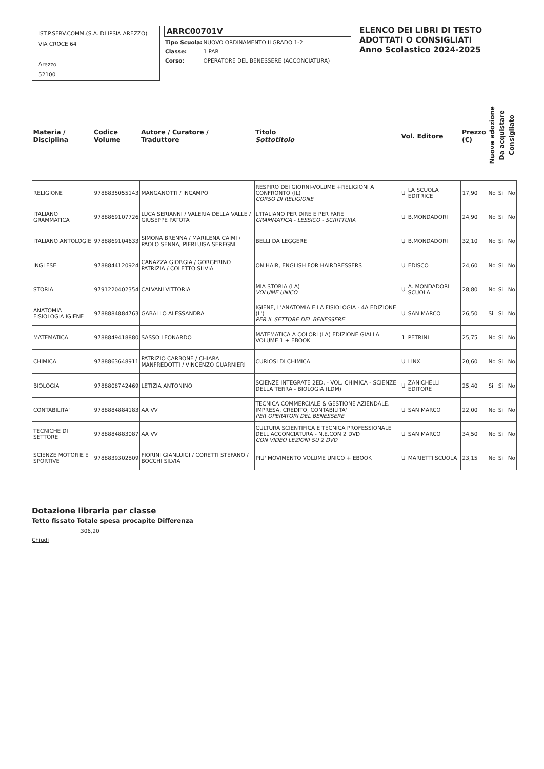IST.P.SERV.COMM.(S.A. DI IPSIA AREZZO)
VIA CROCE 64
Arezzo
52100
ARRC00701V
| Tipo Scuola: | NUOVO ORDINAMENTO II GRADO 1-2 |
| Classe: | 1 PAR |
| Corso: | OPERATORE DEL BENESSERE (ACCONCIATURA) |
ELENCO DEI LIBRI DI TESTO
ADOTTATI O CONSIGLIATI
Anno Scolastico 2024-2025
| Materia / Disciplina | Codice Volume | Autore / Curatore / Traduttore | Titolo Sottotitolo | Vol. Editore | | Prezzo (€) | Nuova adozione | Da acquistare | Consigliato |
| --- | --- | --- | --- | --- | --- | --- | --- | --- | --- |
| RELIGIONE | 9788835055143 | MANGANOTTI / INCAMPO | RESPIRO DEI GIORNI-VOLUME +RELIGIONI A CONFRONTO (IL) CORSO DI RELIGIONE | U | LA SCUOLA EDITRICE | 17,90 | No | Si | No |
| ITALIANO GRAMMATICA | 9788869107726 | LUCA SERIANNI / VALERIA DELLA VALLE / GIUSEPPE PATOTA | L'ITALIANO PER DIRE E PER FARE GRAMMATICA - LESSICO - SCRITTURA | U | B.MONDADORI | 24,90 | No | Si | No |
| ITALIANO ANTOLOGIE | 9788869104633 | SIMONA BRENNA / MARILENA CAIMI / PAOLO SENNA, PIERLUISA SEREGNI | BELLI DA LEGGERE | U | B.MONDADORI | 32,10 | No | Si | No |
| INGLESE | 9788844120924 | CANAZZA GIORGIA / GORGERINO PATRIZIA / COLETTO SILVIA | ON HAIR, ENGLISH FOR HAIRDRESSERS | U | EDISCO | 24,60 | No | Si | No |
| STORIA | 9791220402354 | CALVANI VITTORIA | MIA STORIA (LA) VOLUME UNICO | U | A. MONDADORI SCUOLA | 28,80 | No | Si | No |
| ANATOMIA FISIOLOGIA IGIENE | 9788884884763 | GABALLO ALESSANDRA | IGIENE, L'ANATOMIA E LA FISIOLOGIA - 4A EDIZIONE (L') PER IL SETTORE DEL BENESSERE | U | SAN MARCO | 26,50 | Si | Si | No |
| MATEMATICA | 9788849418880 | SASSO LEONARDO | MATEMATICA A COLORI (LA) EDIZIONE GIALLA VOLUME 1 + EBOOK | 1 | PETRINI | 25,75 | No | Si | No |
| CHIMICA | 9788863648911 | PATRIZIO CARBONE / CHIARA MANFREDOTTI / VINCENZO GUARNIERI | CURIOSI DI CHIMICA | U | LINX | 20,60 | No | Si | No |
| BIOLOGIA | 9788808742469 | LETIZIA ANTONINO | SCIENZE INTEGRATE 2ED. - VOL. CHIMICA - SCIENZE DELLA TERRA - BIOLOGIA (LDM) | U | ZANICHELLI EDITORE | 25,40 | Si | Si | No |
| CONTABILITA' | 9788884884183 | AA VV | TECNICA COMMERCIALE & GESTIONE AZIENDALE. IMPRESA, CREDITO, CONTABILITA' PER OPERATORI DEL BENESSERE | U | SAN MARCO | 22,00 | No | Si | No |
| TECNICHE DI SETTORE | 9788884883087 | AA VV | CULTURA SCIENTIFICA E TECNICA PROFESSIONALE DELL'ACCONCIATURA - N.E.CON 2 DVD CON VIDEO LEZIONI SU 2 DVD | U | SAN MARCO | 34,50 | No | Si | No |
| SCIENZE MOTORIE E SPORTIVE | 9788839302809 | FIORINI GIANLUIGI / CORETTI STEFANO / BOCCHI SILVIA | PIU' MOVIMENTO VOLUME UNICO + EBOOK | U | MARIETTI SCUOLA | 23,15 | No | Si | No |
Dotazione libraria per classe
Tetto fissato Totale spesa procapite Differenza
306,20
Chiudi